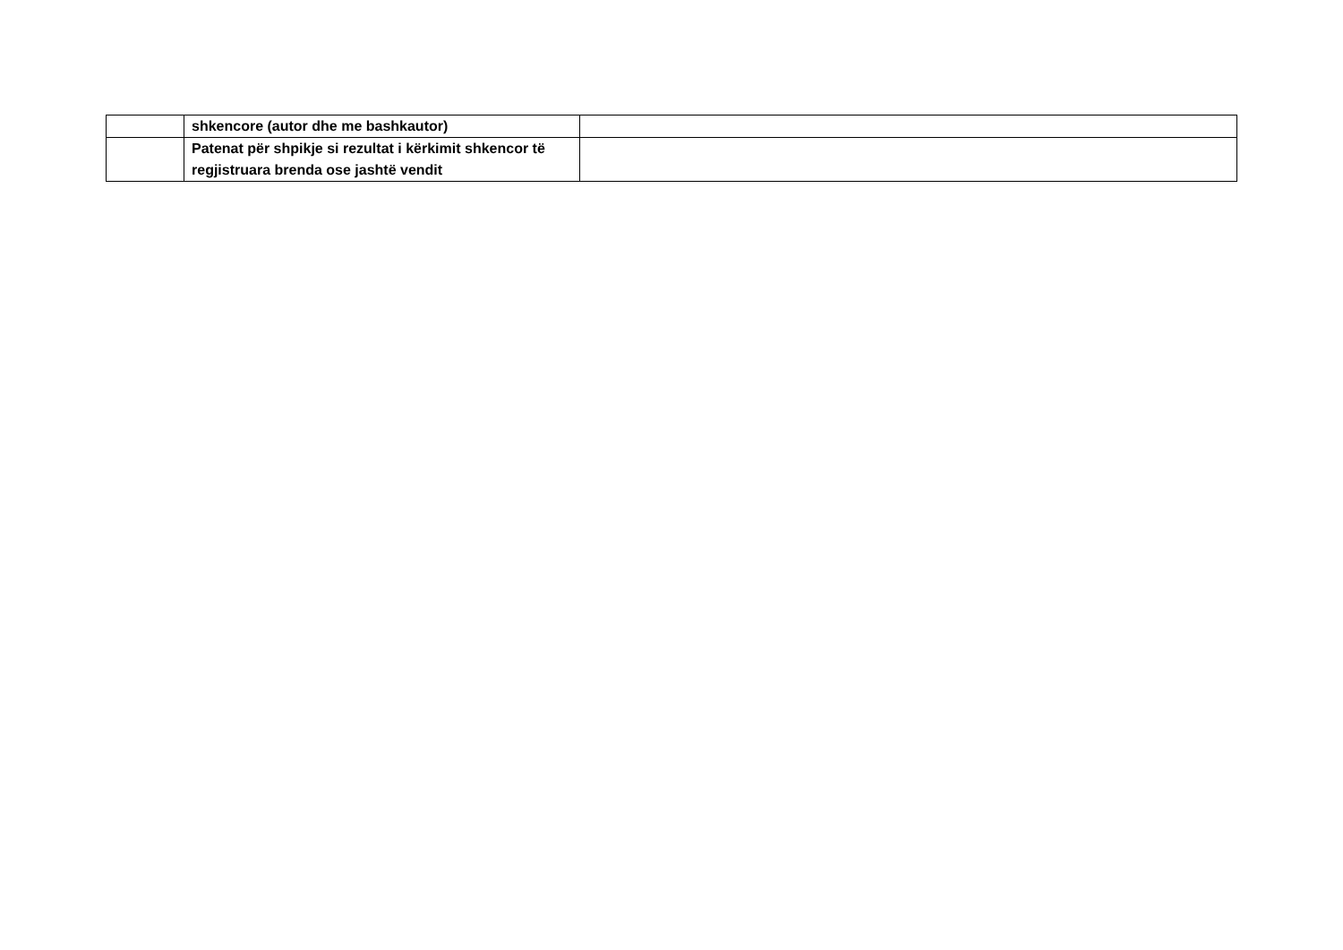| | shkencore (autor dhe me bashkautor) | |
| | Patenat për shpikje si rezultat i kërkimit shkencor të regjistruara brenda ose jashtë vendit | |